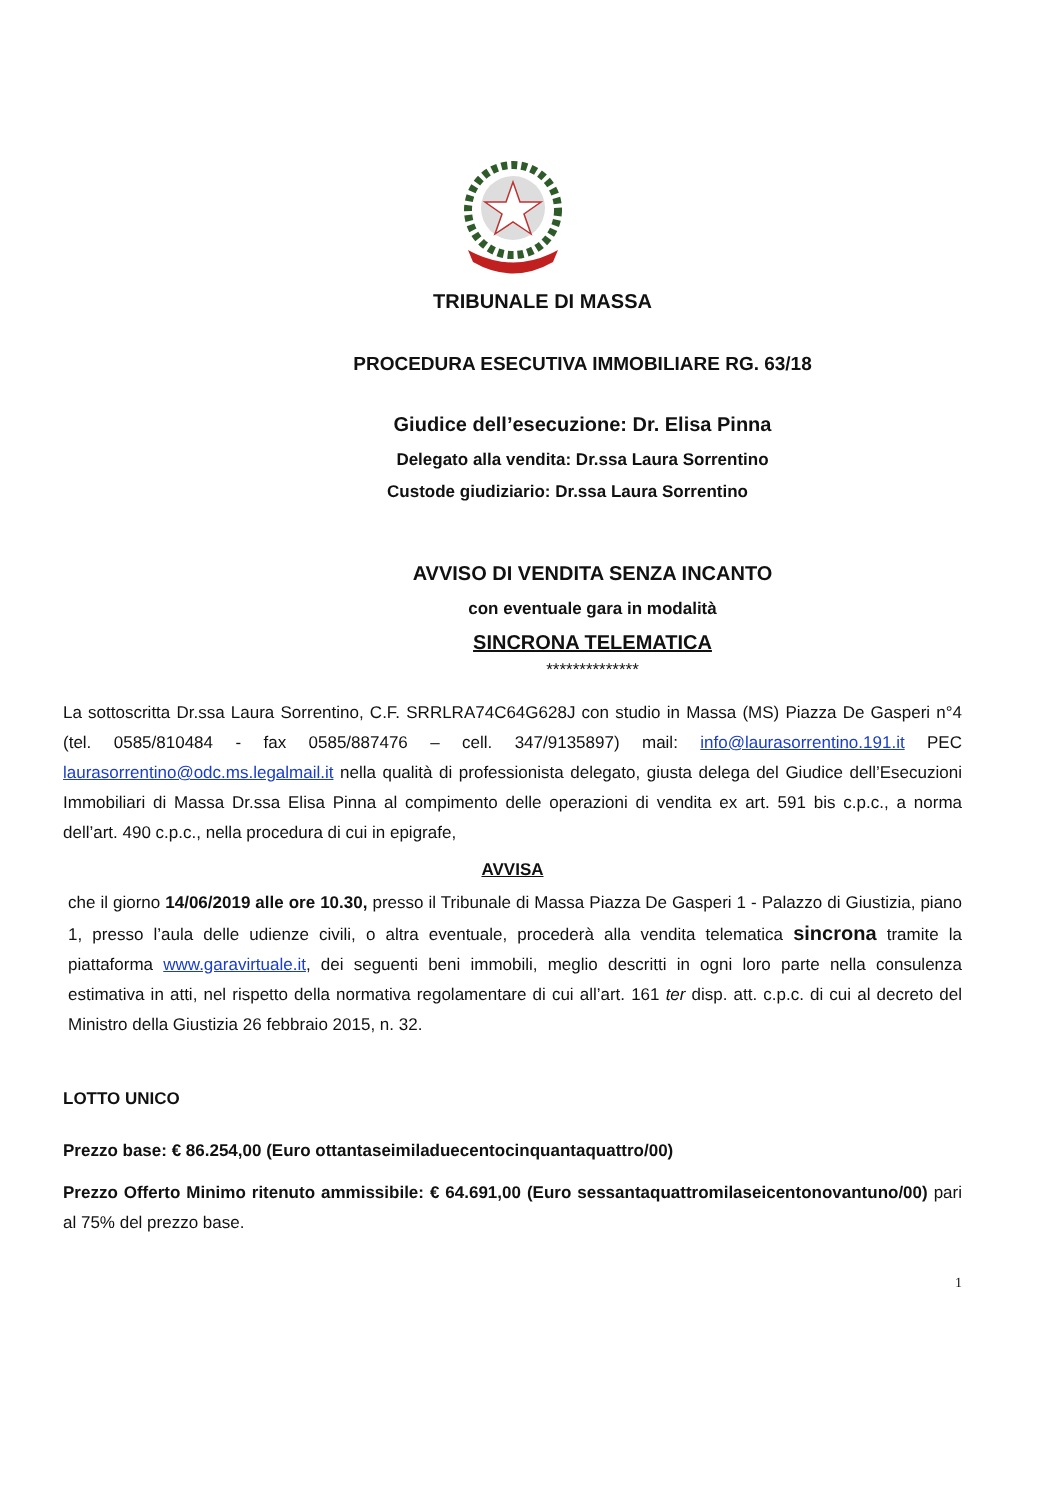TRIBUNALE DI MASSA
PROCEDURA ESECUTIVA IMMOBILIARE RG. 63/18
Giudice dell’esecuzione: Dr. Elisa Pinna
Delegato alla vendita: Dr.ssa Laura Sorrentino
Custode giudiziario: Dr.ssa Laura Sorrentino
AVVISO DI VENDITA SENZA INCANTO
con eventuale gara in modalità
SINCRONA TELEMATICA
**************
La sottoscritta Dr.ssa Laura Sorrentino, C.F. SRRLRA74C64G628J con studio in Massa (MS) Piazza De Gasperi n°4 (tel. 0585/810484 - fax 0585/887476 – cell. 347/9135897) mail: info@laurasorrentino.191.it PEC laurasorrentino@odc.ms.legalmail.it nella qualità di professionista delegato, giusta delega del Giudice dell’Esecuzioni Immobiliari di Massa Dr.ssa Elisa Pinna al compimento delle operazioni di vendita ex art. 591 bis c.p.c., a norma dell’art. 490 c.p.c., nella procedura di cui in epigrafe,
AVVISA
che il giorno 14/06/2019 alle ore 10.30, presso il Tribunale di Massa Piazza De Gasperi 1 - Palazzo di Giustizia, piano 1, presso l’aula delle udienze civili, o altra eventuale, procederà alla vendita telematica sincrona tramite la piattaforma www.garavirtuale.it, dei seguenti beni immobili, meglio descritti in ogni loro parte nella consulenza estimativa in atti, nel rispetto della normativa regolamentare di cui all’art. 161 ter disp. att. c.p.c. di cui al decreto del Ministro della Giustizia 26 febbraio 2015, n. 32.
LOTTO UNICO
Prezzo base: € 86.254,00 (Euro ottantaseimiladuecentocinquantaquattro/00)
Prezzo Offerto Minimo ritenuto ammissibile: € 64.691,00 (Euro sessantaquattromilaseicentonovantuno/00) pari al 75% del prezzo base.
1